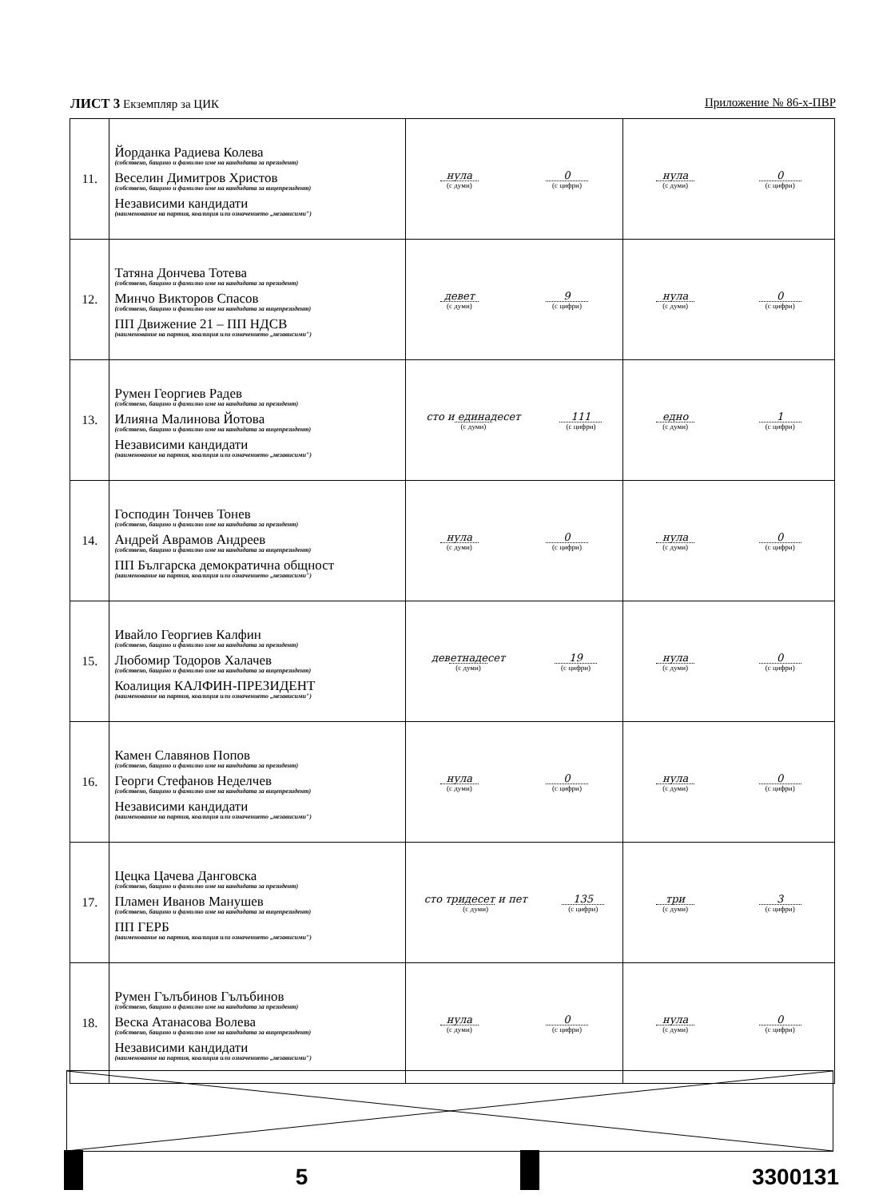ЛИСТ 3 Екземпляр за ЦИК Приложение № 86-х-ПВР
| 11. | Йорданка Радиева Колева (собствено, бащино и фамилно име на кандидата за президент) Веселин Димитров Христов (собствено, бащино и фамилно име на кандидата за вицепрезидент) Независими кандидати (наименование на партия, коалиция или означението „независими") | нула (с думи) 0 (с цифри) | нула (с думи) 0 (с цифри) |
| 12. | Татяна Дончева Тотева (собствено, бащино и фамилно име на кандидата за президент) Минчо Викторов Спасов (собствено, бащино и фамилно име на кандидата за вицепрезидент) ПП Движение 21 – ПП НДСВ (наименование на партия, коалиция или означението „независими") | девет (с думи) 9 (с цифри) | нула (с думи) 0 (с цифри) |
| 13. | Румен Георгиев Радев (собствено, бащино и фамилно име на кандидата за президент) Илияна Малинова Йотова (собствено, бащино и фамилно име на кандидата за вицепрезидент) Независими кандидати (наименование на партия, коалиция или означението „независими") | сто и единадесет (с думи) 111 (с цифри) | едно (с думи) 1 (с цифри) |
| 14. | Господин Тончев Тонев (собствено, бащино и фамилно име на кандидата за президент) Андрей Аврамов Андреев (собствено, бащино и фамилно име на кандидата за вицепрезидент) ПП Българска демократична общност (наименование на партия, коалиция или означението „независими") | нула (с думи) 0 (с цифри) | нула (с думи) 0 (с цифри) |
| 15. | Ивайло Георгиев Калфин (собствено, бащино и фамилно име на кандидата за президент) Любомир Тодоров Халачев (собствено, бащино и фамилно име на кандидата за вицепрезидент) Коалиция КАЛФИН-ПРЕЗИДЕНТ (наименование на партия, коалиция или означението „независими") | деветнадесет (с думи) 19 (с цифри) | нула (с думи) 0 (с цифри) |
| 16. | Камен Славянов Попов (собствено, бащино и фамилно име на кандидата за президент) Георги Стефанов Неделчев (собствено, бащино и фамилно име на кандидата за вицепрезидент) Независими кандидати (наименование на партия, коалиция или означението „независими") | нула (с думи) 0 (с цифри) | нула (с думи) 0 (с цифри) |
| 17. | Цецка Цачева Данговска (собствено, бащино и фамилно име на кандидата за президент) Пламен Иванов Манушев (собствено, бащино и фамилно име на кандидата за вицепрезидент) ПП ГЕРБ (наименование на партия, коалиция или означението „независими") | сто тридесет и пет (с думи) 135 (с цифри) | три (с думи) 3 (с цифри) |
| 18. | Румен Гълъбинов Гълъбинов (собствено, бащино и фамилно име на кандидата за президент) Веска Атанасова Волева (собствено, бащино и фамилно име на кандидата за вицепрезидент) Независими кандидати (наименование на партия, коалиция или означението „независими") | нула (с думи) 0 (с цифри) | нула (с думи) 0 (с цифри) |
5
3300131